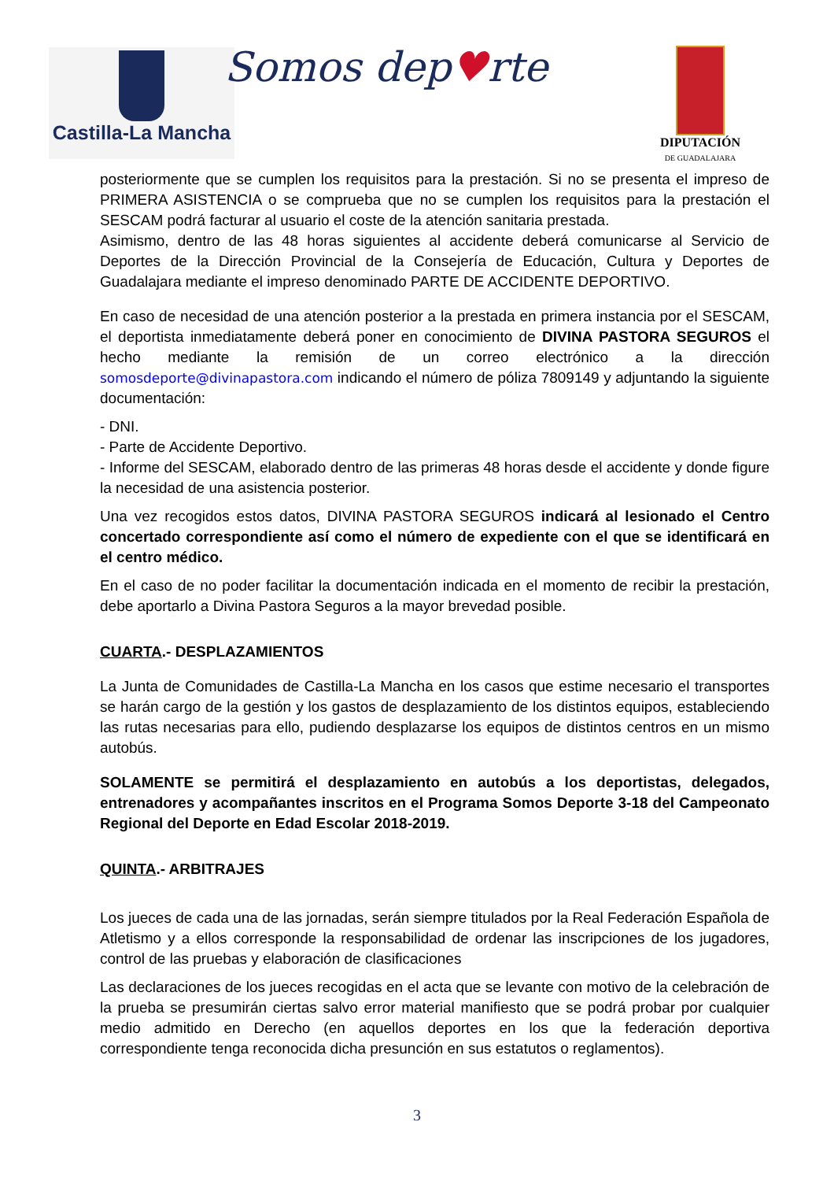Castilla-La Mancha Somos dep♥rte
DIPUTACIÓN
DE GUADALAJARA
posteriormente que se cumplen los requisitos para la prestación. Si no se presenta el impreso de PRIMERA ASISTENCIA o se comprueba que no se cumplen los requisitos para la prestación el SESCAM podrá facturar al usuario el coste de la atención sanitaria prestada.
Asimismo, dentro de las 48 horas siguientes al accidente deberá comunicarse al Servicio de Deportes de la Dirección Provincial de la Consejería de Educación, Cultura y Deportes de Guadalajara mediante el impreso denominado PARTE DE ACCIDENTE DEPORTIVO.
En caso de necesidad de una atención posterior a la prestada en primera instancia por el SESCAM, el deportista inmediatamente deberá poner en conocimiento de DIVINA PASTORA SEGUROS el hecho mediante la remisión de un correo electrónico a la dirección somosdeporte@divinapastora.com indicando el número de póliza 7809149 y adjuntando la siguiente documentación:
- DNI.
- Parte de Accidente Deportivo.
- Informe del SESCAM, elaborado dentro de las primeras 48 horas desde el accidente y donde figure la necesidad de una asistencia posterior.
Una vez recogidos estos datos, DIVINA PASTORA SEGUROS indicará al lesionado el Centro concertado correspondiente así como el número de expediente con el que se identificará en el centro médico.
En el caso de no poder facilitar la documentación indicada en el momento de recibir la prestación, debe aportarlo a Divina Pastora Seguros a la mayor brevedad posible.
CUARTA.- DESPLAZAMIENTOS
La Junta de Comunidades de Castilla-La Mancha en los casos que estime necesario el transportes se harán cargo de la gestión y los gastos de desplazamiento de los distintos equipos, estableciendo las rutas necesarias para ello, pudiendo desplazarse los equipos de distintos centros en un mismo autobús.
SOLAMENTE se permitirá el desplazamiento en autobús a los deportistas, delegados, entrenadores y acompañantes inscritos en el Programa Somos Deporte 3-18 del Campeonato Regional del Deporte en Edad Escolar 2018-2019.
QUINTA.- ARBITRAJES
Los jueces de cada una de las jornadas, serán siempre titulados por la Real Federación Española de Atletismo y a ellos corresponde la responsabilidad de ordenar las inscripciones de los jugadores, control de las pruebas y elaboración de clasificaciones
Las declaraciones de los jueces recogidas en el acta que se levante con motivo de la celebración de la prueba se presumirán ciertas salvo error material manifiesto que se podrá probar por cualquier medio admitido en Derecho (en aquellos deportes en los que la federación deportiva correspondiente tenga reconocida dicha presunción en sus estatutos o reglamentos).
3